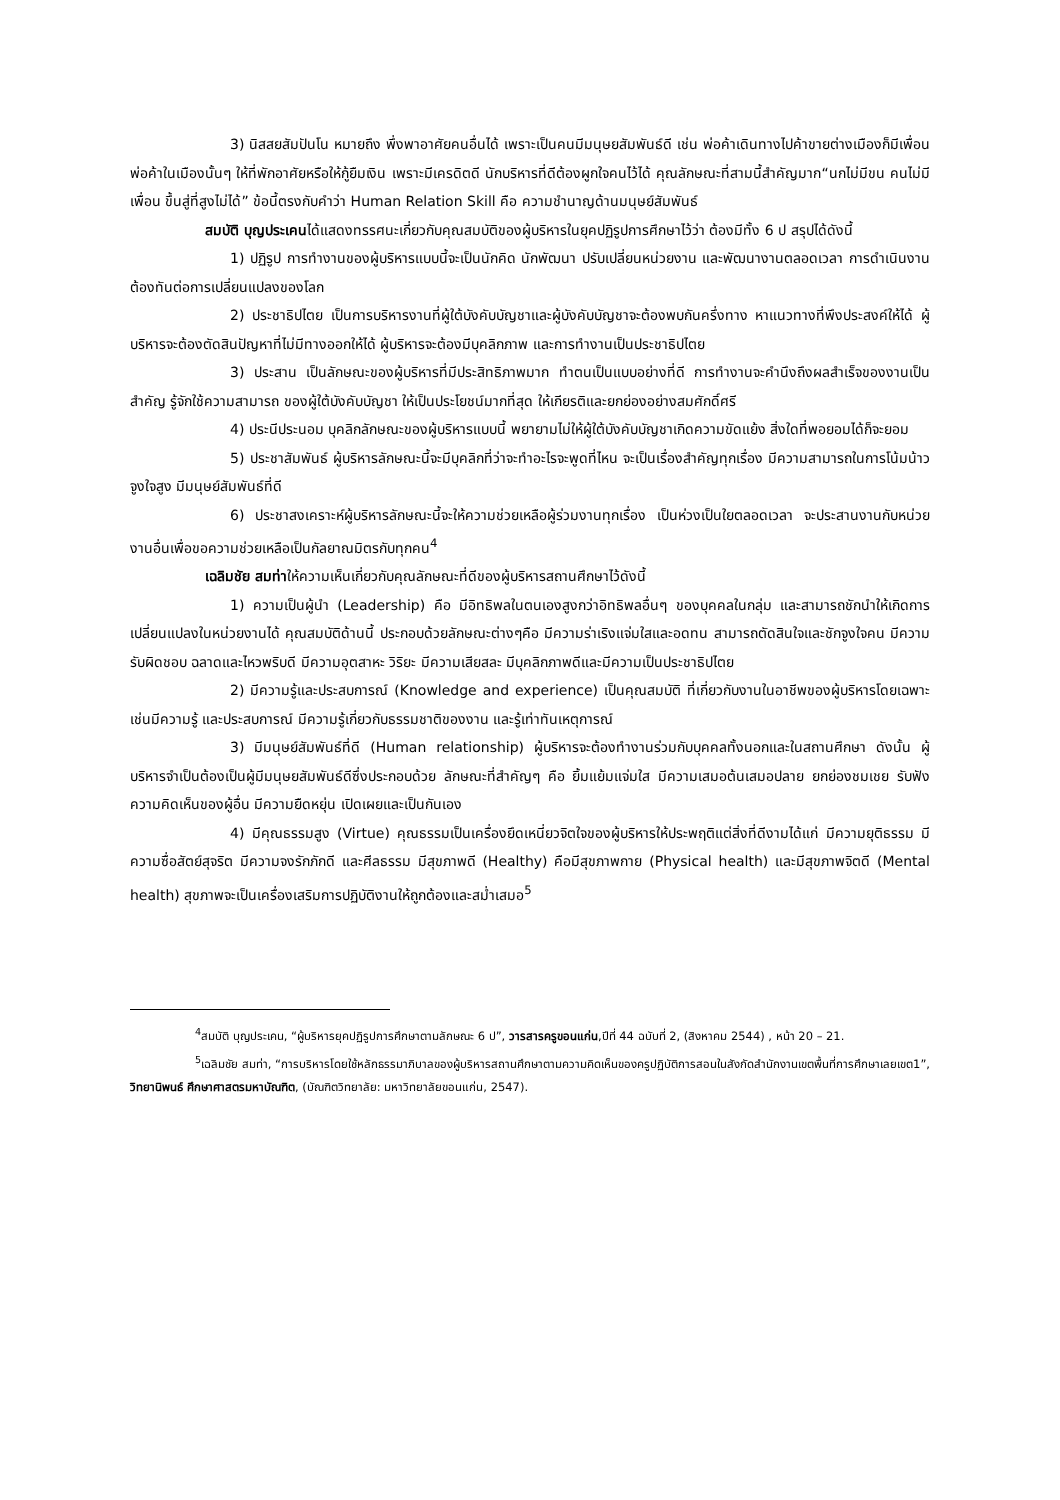3) นิสสยสัมปันโน หมายถึง พึ่งพาอาศัยคนอื่นได้ เพราะเป็นคนมีมนุษยสัมพันธ์ดี เช่น พ่อค้าเดินทางไปค้าขายต่างเมืองก็มีเพื่อนพ่อค้าในเมืองนั้นๆ ให้ที่พักอาศัยหรือให้กู้ยืมเงิน เพราะมีเครดิตดี นักบริหารที่ดีต้องผูกใจคนไว้ได้ คุณลักษณะที่สามนี้สำคัญมาก“นกไม่มีขน คนไม่มีเพื่อน ขึ้นสู่ที่สูงไม่ได้” ข้อนี้ตรงกับคำว่า Human Relation Skill คือ ความชำนาญด้านมนุษย์สัมพันธ์
สมบัติ บุญประเคนได้แสดงทรรศนะเกี่ยวกับคุณสมบัติของผู้บริหารในยุคปฏิรูปการศึกษาไว้ว่า ต้องมีทั้ง 6 ป สรุปได้ดังนี้
1) ปฏิรูป การทำงานของผู้บริหารแบบนี้จะเป็นนักคิด นักพัฒนา ปรับเปลี่ยนหน่วยงาน และพัฒนางานตลอดเวลา การดำเนินงานต้องทันต่อการเปลี่ยนแปลงของโลก
2) ประชาธิปไตย เป็นการบริหารงานที่ผู้ใต้บังคับบัญชาและผู้บังคับบัญชาจะต้องพบกันครึ่งทาง หาแนวทางที่พึงประสงค์ให้ได้ ผู้บริหารจะต้องตัดสินปัญหาที่ไม่มีทางออกให้ได้ ผู้บริหารจะต้องมีบุคลิกภาพ และการทำงานเป็นประชาธิปไตย
3) ประสาน เป็นลักษณะของผู้บริหารที่มีประสิทธิภาพมาก ทำตนเป็นแบบอย่างที่ดี การทำงานจะคำนึงถึงผลสำเร็จของงานเป็นสำคัญ รู้จักใช้ความสามารถ ของผู้ใต้บังคับบัญชา ให้เป็นประโยชน์มากที่สุด ให้เกียรติและยกย่องอย่างสมศักดิ์ศรี
4) ประนีประนอม บุคลิกลักษณะของผู้บริหารแบบนี้ พยายามไม่ให้ผู้ใต้บังคับบัญชาเกิดความขัดแย้ง สิ่งใดที่พอยอมได้ก็จะยอม
5) ประชาสัมพันธ์ ผู้บริหารลักษณะนี้จะมีบุคลิกที่ว่าจะทำอะไรจะพูดที่ไหน จะเป็นเรื่องสำคัญทุกเรื่อง มีความสามารถในการโน้มน้าวจูงใจสูง มีมนุษย์สัมพันธ์ที่ดี
6) ประชาสงเคราะห์ผู้บริหารลักษณะนี้จะให้ความช่วยเหลือผู้ร่วมงานทุกเรื่อง เป็นห่วงเป็นใยตลอดเวลา จะประสานงานกับหน่วยงานอื่นเพื่อขอความช่วยเหลือเป็นกัลยาณมิตรกับทุกคน<sup>4</sup>
เฉลิมชัย สมท่าให้ความเห็นเกี่ยวกับคุณลักษณะที่ดีของผู้บริหารสถานศึกษาไว้ดังนี้
1) ความเป็นผู้นำ (Leadership) คือ มีอิทธิพลในตนเองสูงกว่าอิทธิพลอื่นๆ ของบุคคลในกลุ่ม และสามารถชักนำให้เกิดการเปลี่ยนแปลงในหน่วยงานได้ คุณสมบัติด้านนี้ ประกอบด้วยลักษณะต่างๆคือ มีความร่าเริงแจ่มใสและอดทน สามารถตัดสินใจและชักจูงใจคน มีความรับผิดชอบ ฉลาดและไหวพริบดี มีความอุตสาหะ วิริยะ มีความเสียสละ มีบุคลิกภาพดีและมีความเป็นประชาธิปไตย
2) มีความรู้และประสบการณ์ (Knowledge and experience) เป็นคุณสมบัติ ที่เกี่ยวกับงานในอาชีพของผู้บริหารโดยเฉพาะ เช่นมีความรู้ และประสบการณ์ มีความรู้เกี่ยวกับธรรมชาติของงาน และรู้เท่าทันเหตุการณ์
3) มีมนุษย์สัมพันธ์ที่ดี (Human relationship) ผู้บริหารจะต้องทำงานร่วมกับบุคคลทั้งนอกและในสถานศึกษา ดังนั้น ผู้บริหารจำเป็นต้องเป็นผู้มีมนุษยสัมพันธ์ดีซึ่งประกอบด้วย ลักษณะที่สำคัญๆ คือ ยิ้มแย้มแจ่มใส มีความเสมอต้นเสมอปลาย ยกย่องชมเชย รับฟังความคิดเห็นของผู้อื่น มีความยืดหยุ่น เปิดเผยและเป็นกันเอง
4) มีคุณธรรมสูง (Virtue) คุณธรรมเป็นเครื่องยึดเหนี่ยวจิตใจของผู้บริหารให้ประพฤติแต่สิ่งที่ดีงามได้แก่ มีความยุติธรรม มีความซื่อสัตย์สุจริต มีความจงรักภักดี และศีลธรรม มีสุขภาพดี (Healthy) คือมีสุขภาพกาย (Physical health) และมีสุขภาพจิตดี (Mental health) สุขภาพจะเป็นเครื่องเสริมการปฏิบัติงานให้ถูกต้องและสม่ำเสมอ<sup>5</sup>
<sup>4</sup> สมบัติ บุญประเคน, “ผู้บริหารยุคปฏิรูปการศึกษาตามลักษณะ 6 ป”, วารสารครูขอนแก่น,ปีที่ 44 ฉบับที่ 2, (สิงหาคม 2544) , หน้า 20 – 21.
<sup>5</sup> เฉลิมชัย สมท่า, “การบริหารโดยใช้หลักธรรมาภิบาลของผู้บริหารสถานศึกษาตามความคิดเห็นของครูปฏิบัติการสอนในสังกัดสำนักงานเขตพื้นที่การศึกษาเลยเขต1”, วิทยานิพนธ์ ศึกษาศาสตรมหาบัณฑิต, (บัณฑิตวิทยาลัย: มหาวิทยาลัยขอนแก่น, 2547).